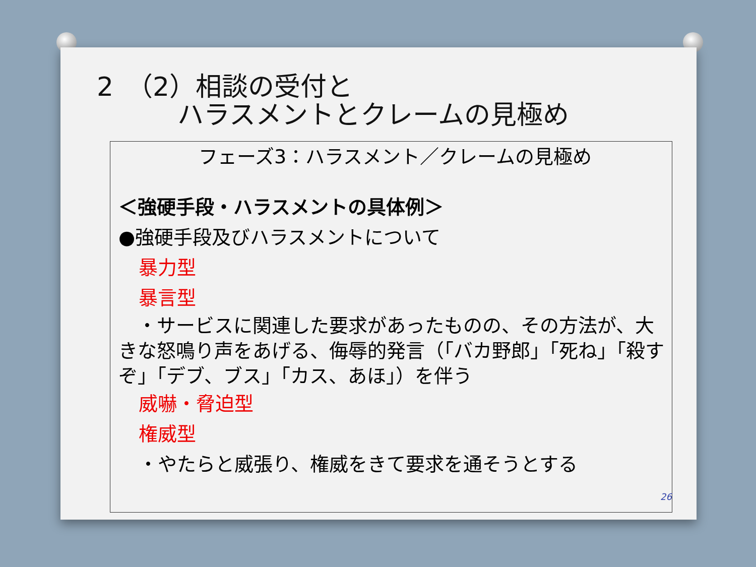2　（2）相談の受付と
ハラスメントとクレームの見極め
フェーズ3：ハラスメント／クレームの見極め
＜強硬手段・ハラスメントの具体例＞
●強硬手段及びハラスメントについて
暴力型
暴言型
　・サービスに関連した要求があったものの、その方法が、大きな怒鳴り声をあげる、侮辱的発言（「バカ野郎」「死ね」「殺すぞ」「デブ、ブス」「カス、あほ」）を伴う
威嚇・脅迫型
権威型
・やたらと威張り、権威をきて要求を通そうとする
26